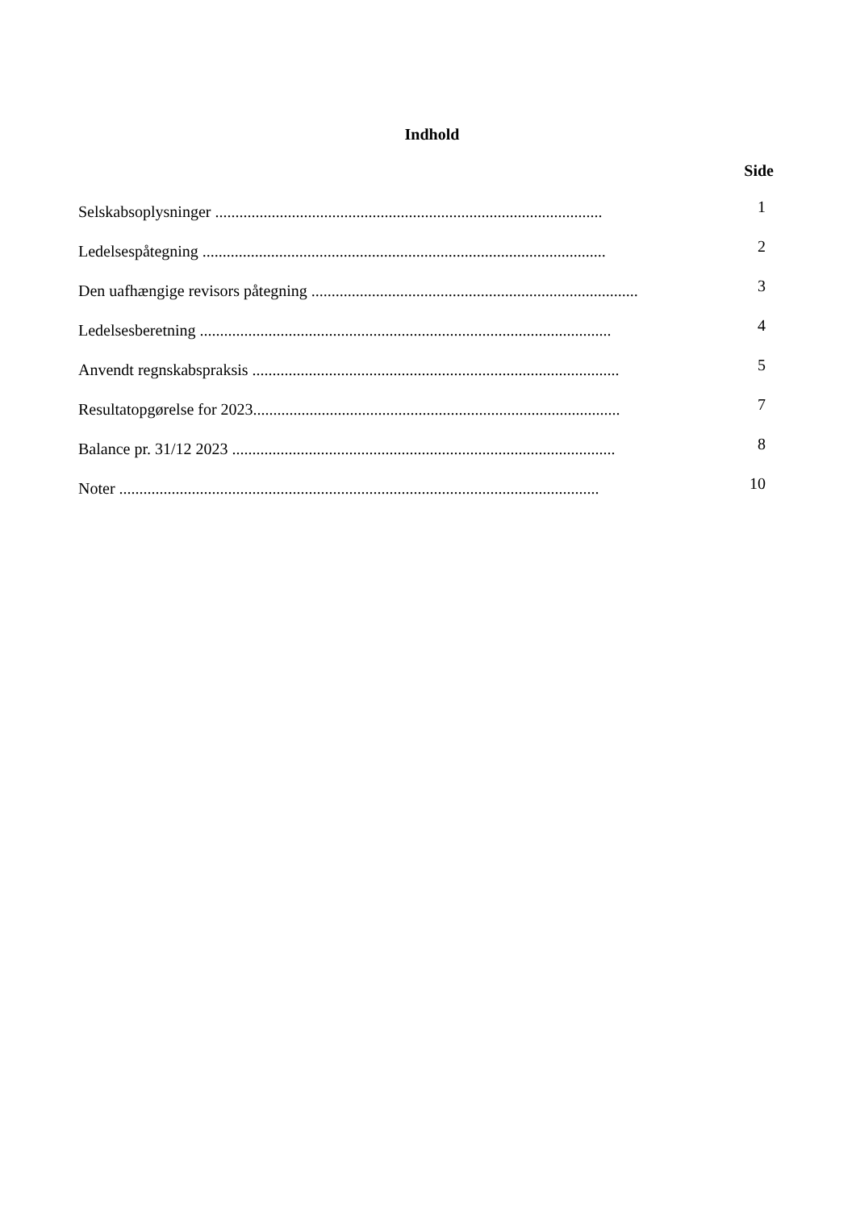Indhold
Side
Selskabsoplysninger ................................................................................................ 1
Ledelsespåtegning .................................................................................................... 2
Den uafhængige revisors påtegning ................................................................................. 3
Ledelsesberetning ...................................................................................................... 4
Anvendt regnskabspraksis ........................................................................................... 5
Resultatopgørelse for 2023........................................................................................... 7
Balance pr. 31/12 2023 ............................................................................................... 8
Noter ....................................................................................................................... 10